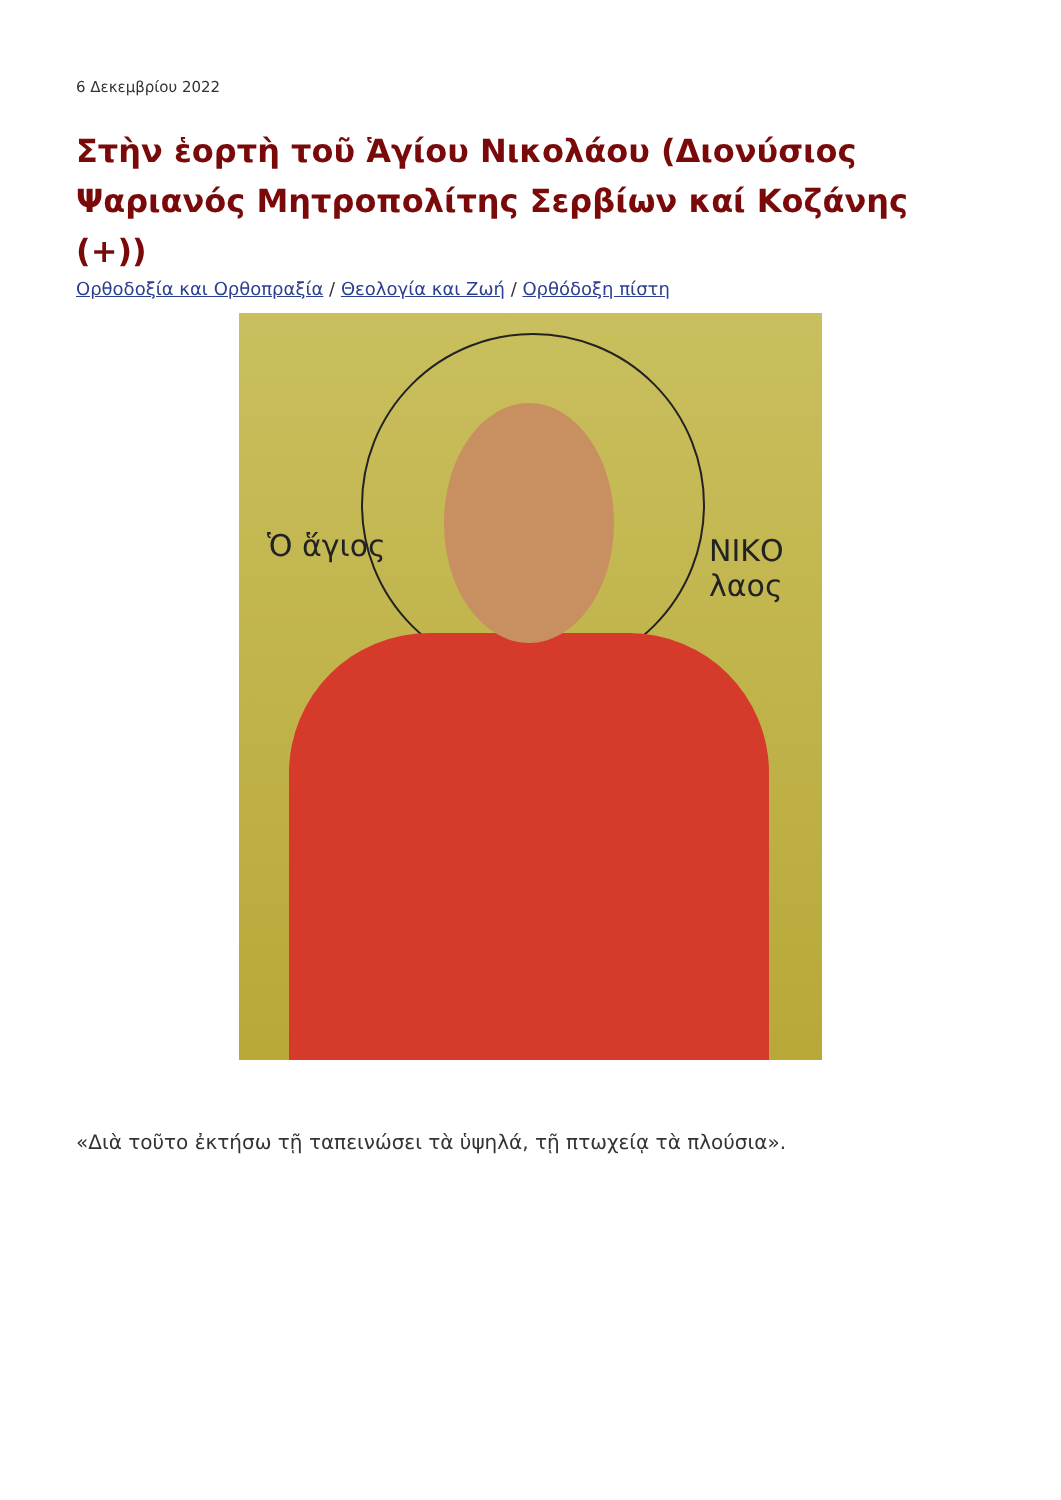6 Δεκεμβρίου 2022
Στὴν ἑορτὴ τοῦ Ἁγίου Νικολάου (Διονύσιος Ψαριανός Μητροπολίτης Σερβίων καί Κοζάνης (+))
Ορθοδοξία και Ορθοπραξία / Θεολογία και Ζωή / Ορθόδοξη πίστη
Ὁ ἅγιος ΝΙΚΟ λαος
«Διὰ τοῦτο ἐκτήσω τῇ ταπεινώσει τὰ ὑψηλά, τῇ πτωχείᾳ τὰ πλούσια».